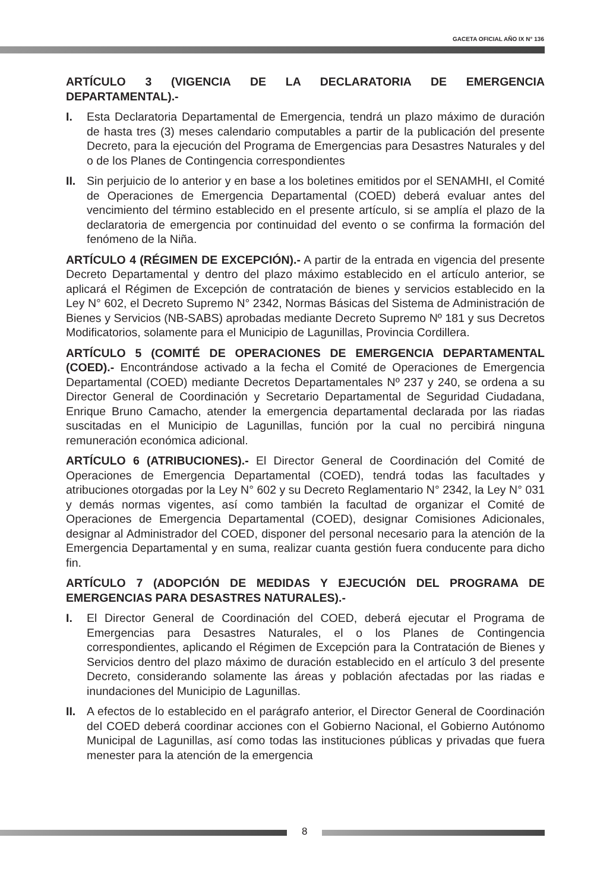GACETA OFICIAL AÑO IX N° 136
ARTÍCULO 3 (VIGENCIA DE LA DECLARATORIA DE EMERGENCIA DEPARTAMENTAL).-
I. Esta Declaratoria Departamental de Emergencia, tendrá un plazo máximo de duración de hasta tres (3) meses calendario computables a partir de la publicación del presente Decreto, para la ejecución del Programa de Emergencias para Desastres Naturales y del o de los Planes de Contingencia correspondientes
II. Sin perjuicio de lo anterior y en base a los boletines emitidos por el SENAMHI, el Comité de Operaciones de Emergencia Departamental (COED) deberá evaluar antes del vencimiento del término establecido en el presente artículo, si se amplía el plazo de la declaratoria de emergencia por continuidad del evento o se confirma la formación del fenómeno de la Niña.
ARTÍCULO 4 (RÉGIMEN DE EXCEPCIÓN).- A partir de la entrada en vigencia del presente Decreto Departamental y dentro del plazo máximo establecido en el artículo anterior, se aplicará el Régimen de Excepción de contratación de bienes y servicios establecido en la Ley N° 602, el Decreto Supremo N° 2342, Normas Básicas del Sistema de Administración de Bienes y Servicios (NB-SABS) aprobadas mediante Decreto Supremo Nº 181 y sus Decretos Modificatorios, solamente para el Municipio de Lagunillas, Provincia Cordillera.
ARTÍCULO 5 (COMITÉ DE OPERACIONES DE EMERGENCIA DEPARTAMENTAL (COED).- Encontrándose activado a la fecha el Comité de Operaciones de Emergencia Departamental (COED) mediante Decretos Departamentales Nº 237 y 240, se ordena a su Director General de Coordinación y Secretario Departamental de Seguridad Ciudadana, Enrique Bruno Camacho, atender la emergencia departamental declarada por las riadas suscitadas en el Municipio de Lagunillas, función por la cual no percibirá ninguna remuneración económica adicional.
ARTÍCULO 6 (ATRIBUCIONES).- El Director General de Coordinación del Comité de Operaciones de Emergencia Departamental (COED), tendrá todas las facultades y atribuciones otorgadas por la Ley N° 602 y su Decreto Reglamentario N° 2342, la Ley N° 031 y demás normas vigentes, así como también la facultad de organizar el Comité de Operaciones de Emergencia Departamental (COED), designar Comisiones Adicionales, designar al Administrador del COED, disponer del personal necesario para la atención de la Emergencia Departamental y en suma, realizar cuanta gestión fuera conducente para dicho fin.
ARTÍCULO 7 (ADOPCIÓN DE MEDIDAS Y EJECUCIÓN DEL PROGRAMA DE EMERGENCIAS PARA DESASTRES NATURALES).-
I. El Director General de Coordinación del COED, deberá ejecutar el Programa de Emergencias para Desastres Naturales, el o los Planes de Contingencia correspondientes, aplicando el Régimen de Excepción para la Contratación de Bienes y Servicios dentro del plazo máximo de duración establecido en el artículo 3 del presente Decreto, considerando solamente las áreas y población afectadas por las riadas e inundaciones del Municipio de Lagunillas.
II. A efectos de lo establecido en el parágrafo anterior, el Director General de Coordinación del COED deberá coordinar acciones con el Gobierno Nacional, el Gobierno Autónomo Municipal de Lagunillas, así como todas las instituciones públicas y privadas que fuera menester para la atención de la emergencia
8